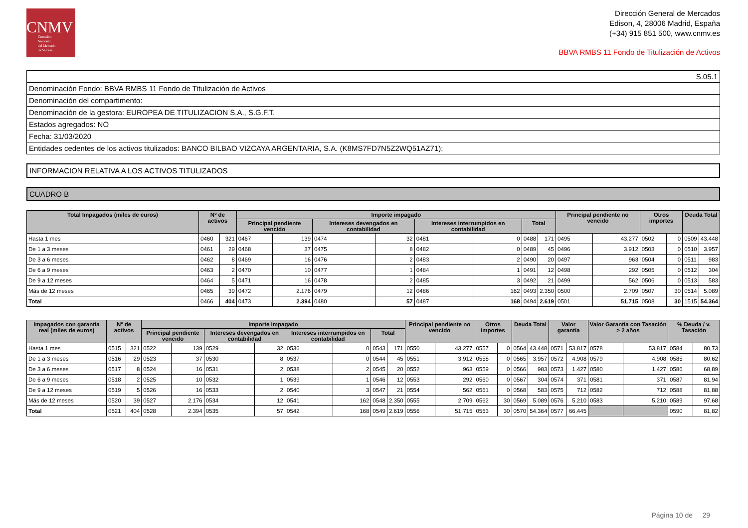CNMV
Comisión
Nacional
del Mercado
de Valores
Dirección General de Mercados
Edison, 4, 28006 Madrid, España
(+34) 915 851 500, www.cnmv.es
BBVA RMBS 11 Fondo de Titulización de Activos
| S.05.1 |
| Denominación Fondo: BBVA RMBS 11 Fondo de Titulización de Activos |
| Denominación del compartimento: |
| Denominación de la gestora: EUROPEA DE TITULIZACION S.A., S.G.F.T. |
| Estados agregados: NO |
| Fecha: 31/03/2020 |
| Entidades cedentes de los activos titulizados: BANCO BILBAO VIZCAYA ARGENTARIA, S.A. (K8MS7FD7N5Z2WQ51AZ71); |
INFORMACION RELATIVA A LOS ACTIVOS TITULIZADOS
CUADRO B
| Total Impagados (miles de euros) | Nº de activos | | Importe impagado | | | | | | | | Principal pendiente no vencido | | Otros importes | | Deuda Total | |
| --- | --- | --- | --- | --- | --- | --- | --- | --- | --- | --- | --- | --- | --- | --- | --- | --- |
| | | | Principal pendiente vencido | | Intereses devengados en contabilidad | | Intereses interrumpidos en contabilidad | | Total | | | | | | | |
| Hasta 1 mes | 0460 | 321 | 0467 | 139 | 0474 | 32 | 0481 | 0 | 0488 | 171 | 0495 | 43.277 | 0502 | 0 | 0509 | 43.448 |
| De 1 a 3 meses | 0461 | 29 | 0468 | 37 | 0475 | 8 | 0482 | 0 | 0489 | 45 | 0496 | 3.912 | 0503 | 0 | 0510 | 3.957 |
| De 3 a 6 meses | 0462 | 8 | 0469 | 16 | 0476 | 2 | 0483 | 2 | 0490 | 20 | 0497 | 963 | 0504 | 0 | 0511 | 983 |
| De 6 a 9 meses | 0463 | 2 | 0470 | 10 | 0477 | 1 | 0484 | 1 | 0491 | 12 | 0498 | 292 | 0505 | 0 | 0512 | 304 |
| De 9 a 12 meses | 0464 | 5 | 0471 | 16 | 0478 | 2 | 0485 | 3 | 0492 | 21 | 0499 | 562 | 0506 | 0 | 0513 | 583 |
| Más de 12 meses | 0465 | 39 | 0472 | 2.176 | 0479 | 12 | 0486 | 162 | 0493 | 2.350 | 0500 | 2.709 | 0507 | 30 | 0514 | 5.089 |
| Total | 0466 | 404 | 0473 | 2.394 | 0480 | 57 | 0487 | 168 | 0494 | 2.619 | 0501 | 51.715 | 0508 | 30 | 1515 | 54.364 |
| Impagados con garantía real (miles de euros) | Nº de activos | | Importe impagado | | | | | | | | Principal pendiente no vencido | | Otros importes | | Deuda Total | | Valor garantía | | Valor Garantía con Tasación > 2 años | | % Deuda / v. Tasación | |
| --- | --- | --- | --- | --- | --- | --- | --- | --- | --- | --- | --- | --- | --- | --- | --- | --- | --- | --- | --- | --- | --- | --- |
| | | | Principal pendiente vencido | | Intereses devengados en contabilidad | | Intereses interrumpidos en contabilidad | | Total | | | | | | | | | | | | | |
| Hasta 1 mes | 0515 | 321 | 0522 | 139 | 0529 | 32 | 0536 | 0 | 0543 | 171 | 0550 | 43.277 | 0557 | 0 | 0564 | 43.448 | 0571 | 53.817 | 0578 | 53.817 | 0584 | 80,73 |
| De 1 a 3 meses | 0516 | 29 | 0523 | 37 | 0530 | 8 | 0537 | 0 | 0544 | 45 | 0551 | 3.912 | 0558 | 0 | 0565 | 3.957 | 0572 | 4.908 | 0579 | 4.908 | 0585 | 80,62 |
| De 3 a 6 meses | 0517 | 8 | 0524 | 16 | 0531 | 2 | 0538 | 2 | 0545 | 20 | 0552 | 963 | 0559 | 0 | 0566 | 983 | 0573 | 1.427 | 0580 | 1.427 | 0586 | 68,89 |
| De 6 a 9 meses | 0518 | 2 | 0525 | 10 | 0532 | 1 | 0539 | 1 | 0546 | 12 | 0553 | 292 | 0560 | 0 | 0567 | 304 | 0574 | 371 | 0581 | 371 | 0587 | 81,94 |
| De 9 a 12 meses | 0519 | 5 | 0526 | 16 | 0533 | 2 | 0540 | 3 | 0547 | 21 | 0554 | 562 | 0561 | 0 | 0568 | 583 | 0575 | 712 | 0582 | 712 | 0588 | 81,88 |
| Más de 12 meses | 0520 | 39 | 0527 | 2.176 | 0534 | 12 | 0541 | 162 | 0548 | 2.350 | 0555 | 2.709 | 0562 | 30 | 0569 | 5.089 | 0576 | 5.210 | 0583 | 5.210 | 0589 | 97,68 |
| Total | 0521 | 404 | 0528 | 2.394 | 0535 | 57 | 0542 | 168 | 0549 | 2.619 | 0556 | 51.715 | 0563 | 30 | 0570 | 54.364 | 0577 | 66.445 | | | 0590 | 81,82 |
Página 10 de 29